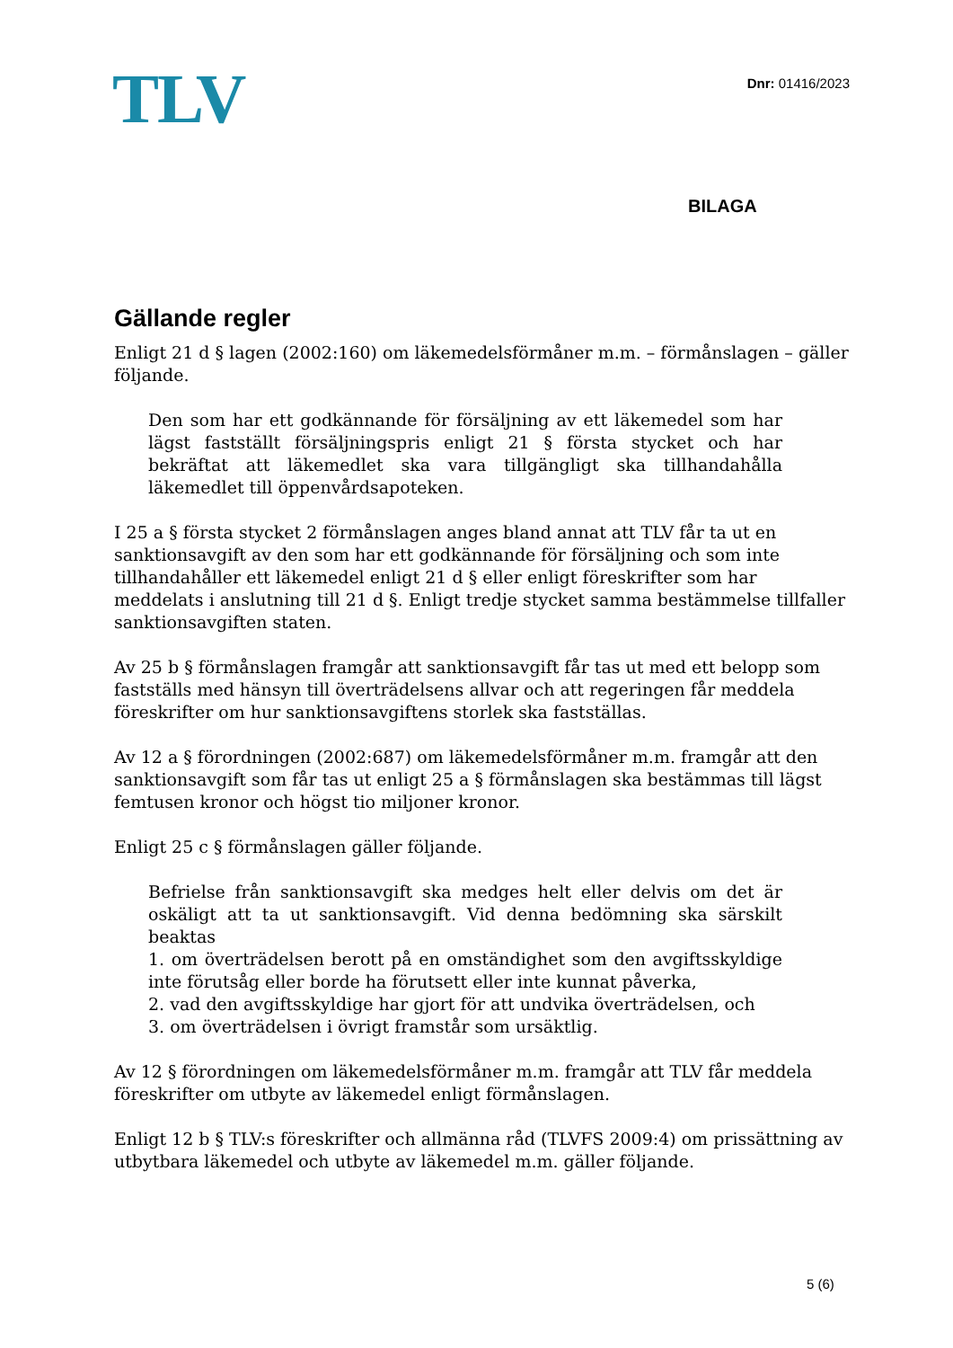TLV
Dnr: 01416/2023
BILAGA
Gällande regler
Enligt 21 d § lagen (2002:160) om läkemedelsförmåner m.m. – förmånslagen – gäller följande.
Den som har ett godkännande för försäljning av ett läkemedel som har lägst fastställt försäljningspris enligt 21 § första stycket och har bekräftat att läkemedlet ska vara tillgängligt ska tillhandahålla läkemedlet till öppenvårdsapoteken.
I 25 a § första stycket 2 förmånslagen anges bland annat att TLV får ta ut en sanktionsavgift av den som har ett godkännande för försäljning och som inte tillhandahåller ett läkemedel enligt 21 d § eller enligt föreskrifter som har meddelats i anslutning till 21 d §. Enligt tredje stycket samma bestämmelse tillfaller sanktionsavgiften staten.
Av 25 b § förmånslagen framgår att sanktionsavgift får tas ut med ett belopp som fastställs med hänsyn till överträdelsens allvar och att regeringen får meddela föreskrifter om hur sanktionsavgiftens storlek ska fastställas.
Av 12 a § förordningen (2002:687) om läkemedelsförmåner m.m. framgår att den sanktionsavgift som får tas ut enligt 25 a § förmånslagen ska bestämmas till lägst femtusen kronor och högst tio miljoner kronor.
Enligt 25 c § förmånslagen gäller följande.
Befrielse från sanktionsavgift ska medges helt eller delvis om det är oskäligt att ta ut sanktionsavgift. Vid denna bedömning ska särskilt beaktas
1. om överträdelsen berott på en omständighet som den avgiftsskyldige inte förutsåg eller borde ha förutsett eller inte kunnat påverka,
2. vad den avgiftsskyldige har gjort för att undvika överträdelsen, och
3. om överträdelsen i övrigt framstår som ursäktlig.
Av 12 § förordningen om läkemedelsförmåner m.m. framgår att TLV får meddela föreskrifter om utbyte av läkemedel enligt förmånslagen.
Enligt 12 b § TLV:s föreskrifter och allmänna råd (TLVFS 2009:4) om prissättning av utbytbara läkemedel och utbyte av läkemedel m.m. gäller följande.
5 (6)